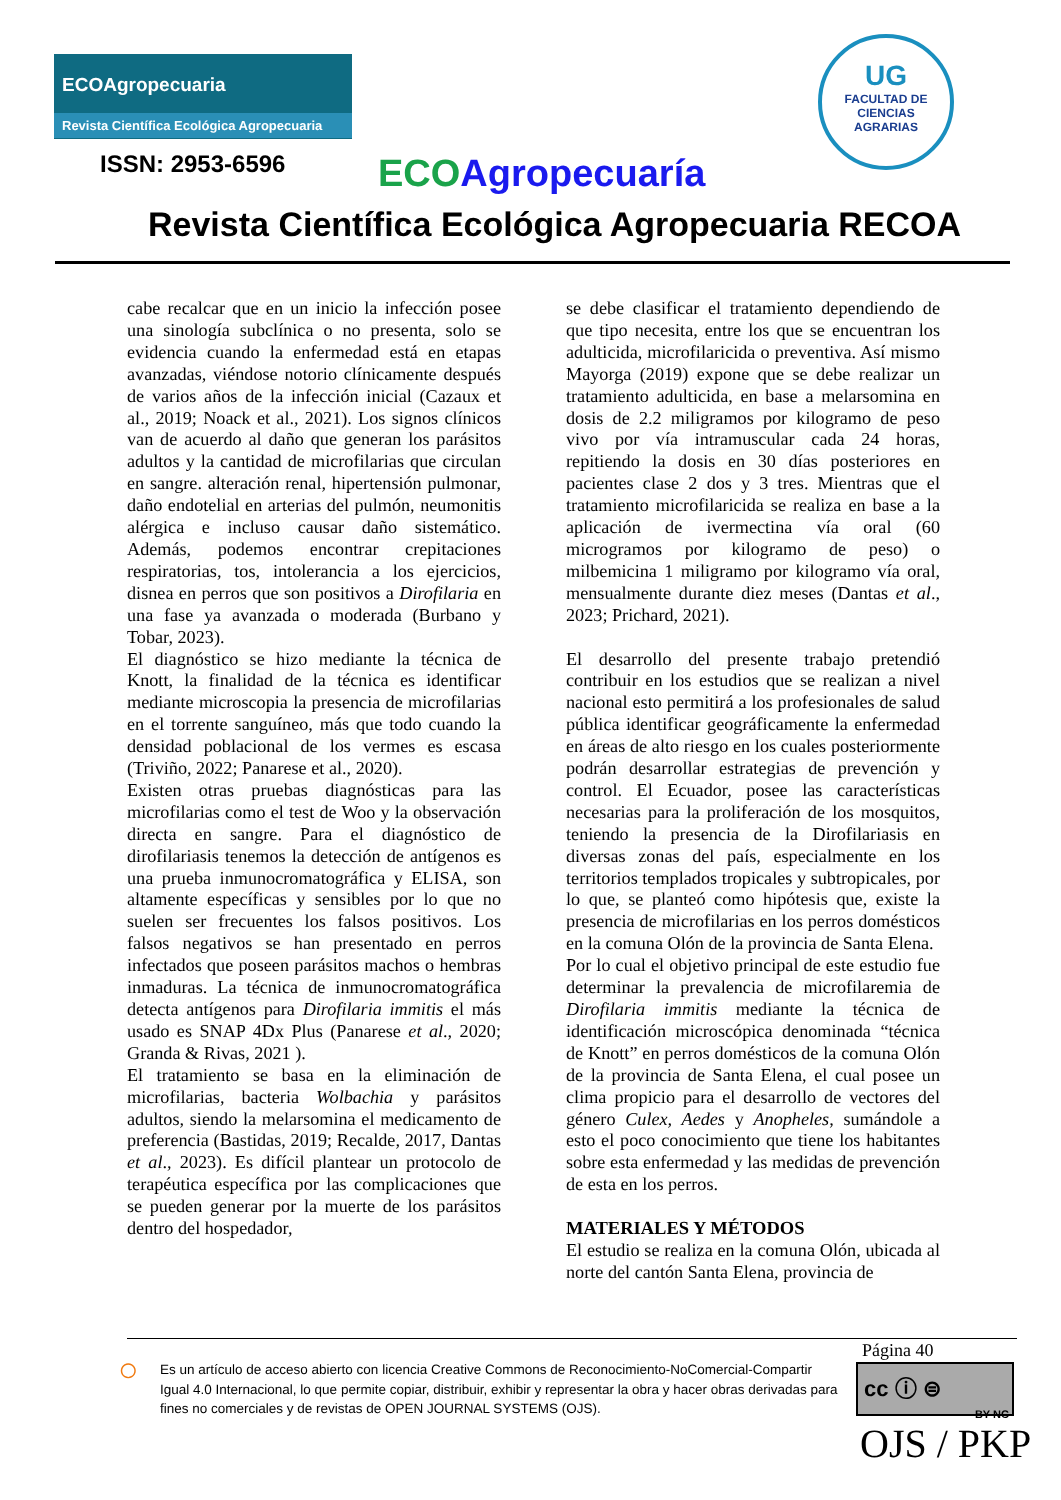ECOAgropecuaria
Revista Científica Ecológica Agropecuaria
ISSN: 2953-6596 ECO Agropecuaría
Revista Científica Ecológica Agropecuaria RECOA
UG
FACULTAD DE
CIENCIAS
AGRARIAS
cabe recalcar que en un inicio la infección posee una sinología subclínica o no presenta, solo se evidencia cuando la enfermedad está en etapas avanzadas, viéndose notorio clínicamente después de varios años de la infección inicial (Cazaux et al., 2019; Noack et al., 2021). Los signos clínicos van de acuerdo al daño que generan los parásitos adultos y la cantidad de microfilarias que circulan en sangre. alteración renal, hipertensión pulmonar, daño endotelial en arterias del pulmón, neumonitis alérgica e incluso causar daño sistemático. Además, podemos encontrar crepitaciones respiratorias, tos, intolerancia a los ejercicios, disnea en perros que son positivos a Dirofilaria en una fase ya avanzada o moderada (Burbano y Tobar, 2023).
El diagnóstico se hizo mediante la técnica de Knott, la finalidad de la técnica es identificar mediante microscopia la presencia de microfilarias en el torrente sanguíneo, más que todo cuando la densidad poblacional de los vermes es escasa (Triviño, 2022; Panarese et al., 2020).
Existen otras pruebas diagnósticas para las microfilarias como el test de Woo y la observación directa en sangre. Para el diagnóstico de dirofilariasis tenemos la detección de antígenos es una prueba inmunocromatográfica y ELISA, son altamente específicas y sensibles por lo que no suelen ser frecuentes los falsos positivos. Los falsos negativos se han presentado en perros infectados que poseen parásitos machos o hembras inmaduras. La técnica de inmunocromatográfica detecta antígenos para Dirofilaria immitis el más usado es SNAP 4Dx Plus (Panarese et al., 2020; Granda & Rivas, 2021 ).
El tratamiento se basa en la eliminación de microfilarias, bacteria Wolbachia y parásitos adultos, siendo la melarsomina el medicamento de preferencia (Bastidas, 2019; Recalde, 2017, Dantas et al., 2023). Es difícil plantear un protocolo de terapéutica específica por las complicaciones que se pueden generar por la muerte de los parásitos dentro del hospedador,
se debe clasificar el tratamiento dependiendo de que tipo necesita, entre los que se encuentran los adulticida, microfilaricida o preventiva. Así mismo Mayorga (2019) expone que se debe realizar un tratamiento adulticida, en base a melarsomina en dosis de 2.2 miligramos por kilogramo de peso vivo por vía intramuscular cada 24 horas, repitiendo la dosis en 30 días posteriores en pacientes clase 2 dos y 3 tres. Mientras que el tratamiento microfilaricida se realiza en base a la aplicación de ivermectina vía oral (60 microgramos por kilogramo de peso) o milbemicina 1 miligramo por kilogramo vía oral, mensualmente durante diez meses (Dantas et al., 2023; Prichard, 2021).
El desarrollo del presente trabajo pretendió contribuir en los estudios que se realizan a nivel nacional esto permitirá a los profesionales de salud pública identificar geográficamente la enfermedad en áreas de alto riesgo en los cuales posteriormente podrán desarrollar estrategias de prevención y control. El Ecuador, posee las características necesarias para la proliferación de los mosquitos, teniendo la presencia de la Dirofilariasis en diversas zonas del país, especialmente en los territorios templados tropicales y subtropicales, por lo que, se planteó como hipótesis que, existe la presencia de microfilarias en los perros domésticos en la comuna Olón de la provincia de Santa Elena.
Por lo cual el objetivo principal de este estudio fue determinar la prevalencia de microfilaremia de Dirofilaria immitis mediante la técnica de identificación microscópica denominada “técnica de Knott” en perros domésticos de la comuna Olón de la provincia de Santa Elena, el cual posee un clima propicio para el desarrollo de vectores del género Culex, Aedes y Anopheles, sumándole a esto el poco conocimiento que tiene los habitantes sobre esta enfermedad y las medidas de prevención de esta en los perros.
MATERIALES Y MÉTODOS
El estudio se realiza en la comuna Olón, ubicada al norte del cantón Santa Elena, provincia de
Página 40
○ Es un artículo de acceso abierto con licencia Creative Commons de Reconocimiento-NoComercial-Compartir Igual 4.0 Internacional, lo que permite copiar, distribuir, exhibir y representar la obra y hacer obras derivadas para fines no comerciales y de revistas de OPEN JOURNAL SYSTEMS (OJS).
cc ⓘ ⊜
BY NC
OJS / PKP